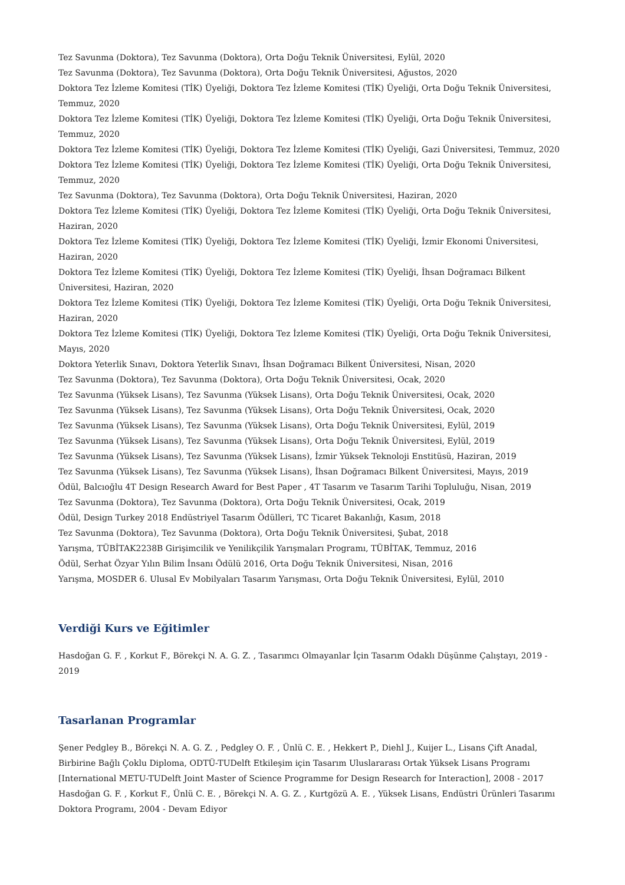Tez Savunma (Doktora), Tez Savunma (Doktora), Orta Doğu Teknik Üniversitesi, Eylül, 2020
Tez Savunma (Doktora), Tez Savunma (Doktora), Orta Doğu Teknik Üniversitesi, Ağustos, 2020
Doktora Tez İzleme Komitesi (TİK) Üyeliği, Doktora Tez İzleme Komitesi (TİK) Üyeliği, Orta Doğu Teknik Üniversitesi, Temmuz, 2020
Doktora Tez İzleme Komitesi (TİK) Üyeliği, Doktora Tez İzleme Komitesi (TİK) Üyeliği, Orta Doğu Teknik Üniversitesi, Temmuz, 2020
Doktora Tez İzleme Komitesi (TİK) Üyeliği, Doktora Tez İzleme Komitesi (TİK) Üyeliği, Gazi Üniversitesi, Temmuz, 2020
Doktora Tez İzleme Komitesi (TİK) Üyeliği, Doktora Tez İzleme Komitesi (TİK) Üyeliği, Orta Doğu Teknik Üniversitesi, Temmuz, 2020
Tez Savunma (Doktora), Tez Savunma (Doktora), Orta Doğu Teknik Üniversitesi, Haziran, 2020
Doktora Tez İzleme Komitesi (TİK) Üyeliği, Doktora Tez İzleme Komitesi (TİK) Üyeliği, Orta Doğu Teknik Üniversitesi, Haziran, 2020
Doktora Tez İzleme Komitesi (TİK) Üyeliği, Doktora Tez İzleme Komitesi (TİK) Üyeliği, İzmir Ekonomi Üniversitesi, Haziran, 2020
Doktora Tez İzleme Komitesi (TİK) Üyeliği, Doktora Tez İzleme Komitesi (TİK) Üyeliği, İhsan Doğramacı Bilkent Üniversitesi, Haziran, 2020
Doktora Tez İzleme Komitesi (TİK) Üyeliği, Doktora Tez İzleme Komitesi (TİK) Üyeliği, Orta Doğu Teknik Üniversitesi, Haziran, 2020
Doktora Tez İzleme Komitesi (TİK) Üyeliği, Doktora Tez İzleme Komitesi (TİK) Üyeliği, Orta Doğu Teknik Üniversitesi, Mayıs, 2020
Doktora Yeterlik Sınavı, Doktora Yeterlik Sınavı, İhsan Doğramacı Bilkent Üniversitesi, Nisan, 2020
Tez Savunma (Doktora), Tez Savunma (Doktora), Orta Doğu Teknik Üniversitesi, Ocak, 2020
Tez Savunma (Yüksek Lisans), Tez Savunma (Yüksek Lisans), Orta Doğu Teknik Üniversitesi, Ocak, 2020
Tez Savunma (Yüksek Lisans), Tez Savunma (Yüksek Lisans), Orta Doğu Teknik Üniversitesi, Ocak, 2020
Tez Savunma (Yüksek Lisans), Tez Savunma (Yüksek Lisans), Orta Doğu Teknik Üniversitesi, Eylül, 2019
Tez Savunma (Yüksek Lisans), Tez Savunma (Yüksek Lisans), Orta Doğu Teknik Üniversitesi, Eylül, 2019
Tez Savunma (Yüksek Lisans), Tez Savunma (Yüksek Lisans), İzmir Yüksek Teknoloji Enstitüsü, Haziran, 2019
Tez Savunma (Yüksek Lisans), Tez Savunma (Yüksek Lisans), İhsan Doğramacı Bilkent Üniversitesi, Mayıs, 2019
Ödül, Balcıoğlu 4T Design Research Award for Best Paper , 4T Tasarım ve Tasarım Tarihi Topluluğu, Nisan, 2019
Tez Savunma (Doktora), Tez Savunma (Doktora), Orta Doğu Teknik Üniversitesi, Ocak, 2019
Ödül, Design Turkey 2018 Endüstriyel Tasarım Ödülleri, TC Ticaret Bakanlığı, Kasım, 2018
Tez Savunma (Doktora), Tez Savunma (Doktora), Orta Doğu Teknik Üniversitesi, Şubat, 2018
Yarışma, TÜBİTAK2238B Girişimcilik ve Yenilikçilik Yarışmaları Programı, TÜBİTAK, Temmuz, 2016
Ödül, Serhat Özyar Yılın Bilim İnsanı Ödülü 2016, Orta Doğu Teknik Üniversitesi, Nisan, 2016
Yarışma, MOSDER 6. Ulusal Ev Mobilyaları Tasarım Yarışması, Orta Doğu Teknik Üniversitesi, Eylül, 2010
Verdiği Kurs ve Eğitimler
Hasdoğan G. F. , Korkut F., Börekçi N. A. G. Z. , Tasarımcı Olmayanlar İçin Tasarım Odaklı Düşünme Çalıştayı, 2019 - 2019
Tasarlanan Programlar
Şener Pedgley B., Börekçi N. A. G. Z. , Pedgley O. F. , Ünlü C. E. , Hekkert P., Diehl J., Kuijer L., Lisans Çift Anadal, Birbirine Bağlı Çoklu Diploma, ODTÜ-TUDelft Etkileşim için Tasarım Uluslararası Ortak Yüksek Lisans Programı [International METU-TUDelft Joint Master of Science Programme for Design Research for Interaction], 2008 - 2017
Hasdoğan G. F. , Korkut F., Ünlü C. E. , Börekçi N. A. G. Z. , Kurtgözü A. E. , Yüksek Lisans, Endüstri Ürünleri Tasarımı Doktora Programı, 2004 - Devam Ediyor